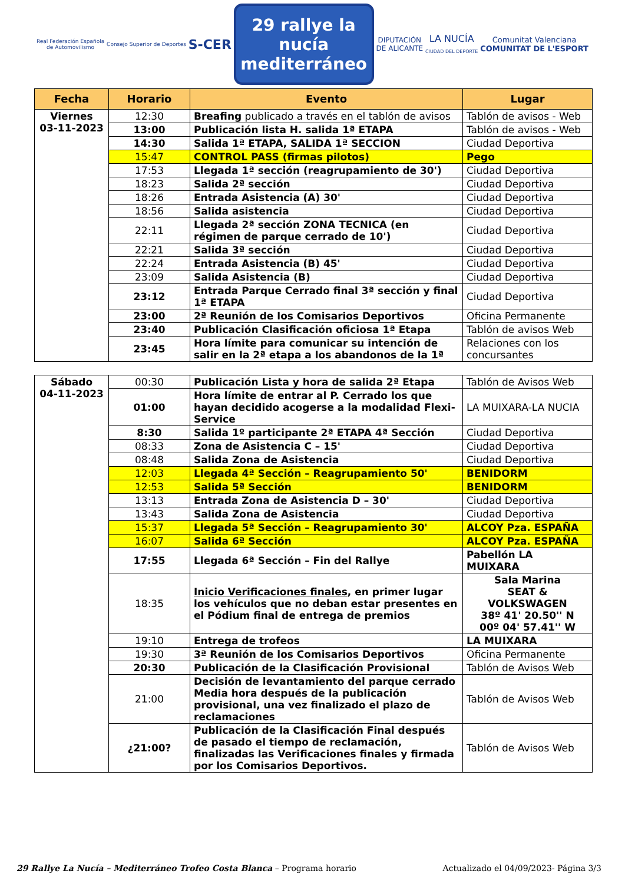Real Federación Española
de Automovilismo
Consejo Superior de Deportes
S-CER
29 rallye la nucía
mediterráneo
DIPUTACIÓN
DE ALICANTE
LA NUCÍA
CIUDAD DEL DEPORTE
Comunitat Valenciana
COMUNITAT DE L'ESPORT
| Fecha | Horario | Evento | Lugar |
| --- | --- | --- | --- |
| Viernes 03-11-2023 | 12:30 | Breafing publicado a través en el tablón de avisos | Tablón de avisos - Web |
| | 13:00 | Publicación lista H. salida 1ª ETAPA | Tablón de avisos - Web |
| | 14:30 | Salida 1ª ETAPA, SALIDA 1ª SECCION | Ciudad Deportiva |
| | 15:47 | CONTROL PASS (firmas pilotos) | Pego |
| | 17:53 | Llegada 1ª sección (reagrupamiento de 30') | Ciudad Deportiva |
| | 18:23 | Salida 2ª sección | Ciudad Deportiva |
| | 18:26 | Entrada Asistencia (A) 30' | Ciudad Deportiva |
| | 18:56 | Salida asistencia | Ciudad Deportiva |
| | 22:11 | Llegada 2ª sección ZONA TECNICA (en régimen de parque cerrado de 10') | Ciudad Deportiva |
| | 22:21 | Salida 3ª sección | Ciudad Deportiva |
| | 22:24 | Entrada Asistencia (B) 45' | Ciudad Deportiva |
| | 23:09 | Salida Asistencia (B) | Ciudad Deportiva |
| | 23:12 | Entrada Parque Cerrado final 3ª sección y final 1ª ETAPA | Ciudad Deportiva |
| | 23:00 | 2ª Reunión de los Comisarios Deportivos | Oficina Permanente |
| | 23:40 | Publicación Clasificación oficiosa 1ª Etapa | Tablón de avisos Web |
| | 23:45 | Hora límite para comunicar su intención de salir en la 2ª etapa a los abandonos de la 1ª | Relaciones con los concursantes |
| Sábado 04-11-2023 | 00:30 | Publicación Lista y hora de salida 2ª Etapa | Tablón de Avisos Web |
| | 01:00 | Hora límite de entrar al P. Cerrado los que hayan decidido acogerse a la modalidad Flexi-Service | LA MUIXARA-LA NUCIA |
| | 8:30 | Salida 1º participante 2ª ETAPA 4ª Sección | Ciudad Deportiva |
| | 08:33 | Zona de Asistencia C – 15' | Ciudad Deportiva |
| | 08:48 | Salida Zona de Asistencia | Ciudad Deportiva |
| | 12:03 | Llegada 4ª Sección – Reagrupamiento 50' | BENIDORM |
| | 12:53 | Salida 5ª Sección | BENIDORM |
| | 13:13 | Entrada Zona de Asistencia D – 30' | Ciudad Deportiva |
| | 13:43 | Salida Zona de Asistencia | Ciudad Deportiva |
| | 15:37 | Llegada 5ª Sección – Reagrupamiento 30' | ALCOY Pza. ESPAÑA |
| | 16:07 | Salida 6ª Sección | ALCOY Pza. ESPAÑA |
| | 17:55 | Llegada 6ª Sección – Fin del Rallye | Pabellón LA MUIXARA |
| | 18:35 | Inicio Verificaciones finales , en primer lugar los vehículos que no deban estar presentes en el Pódium final de entrega de premios | Sala Marina SEAT & VOLKSWAGEN 38º 41' 20.50'' N 00º 04' 57.41'' W |
| | 19:10 | Entrega de trofeos | LA MUIXARA |
| | 19:30 | 3ª Reunión de los Comisarios Deportivos | Oficina Permanente |
| | 20:30 | Publicación de la Clasificación Provisional | Tablón de Avisos Web |
| | 21:00 | Decisión de levantamiento del parque cerrado Media hora después de la publicación provisional, una vez finalizado el plazo de reclamaciones | Tablón de Avisos Web |
| | ¿21:00? | Publicación de la Clasificación Final después de pasado el tiempo de reclamación, finalizadas las Verificaciones finales y firmada por los Comisarios Deportivos. | Tablón de Avisos Web |
29 Rallye La Nucía – Mediterráneo Trofeo Costa Blanca – Programa horario Actualizado el 04/09/2023- Página 3/3